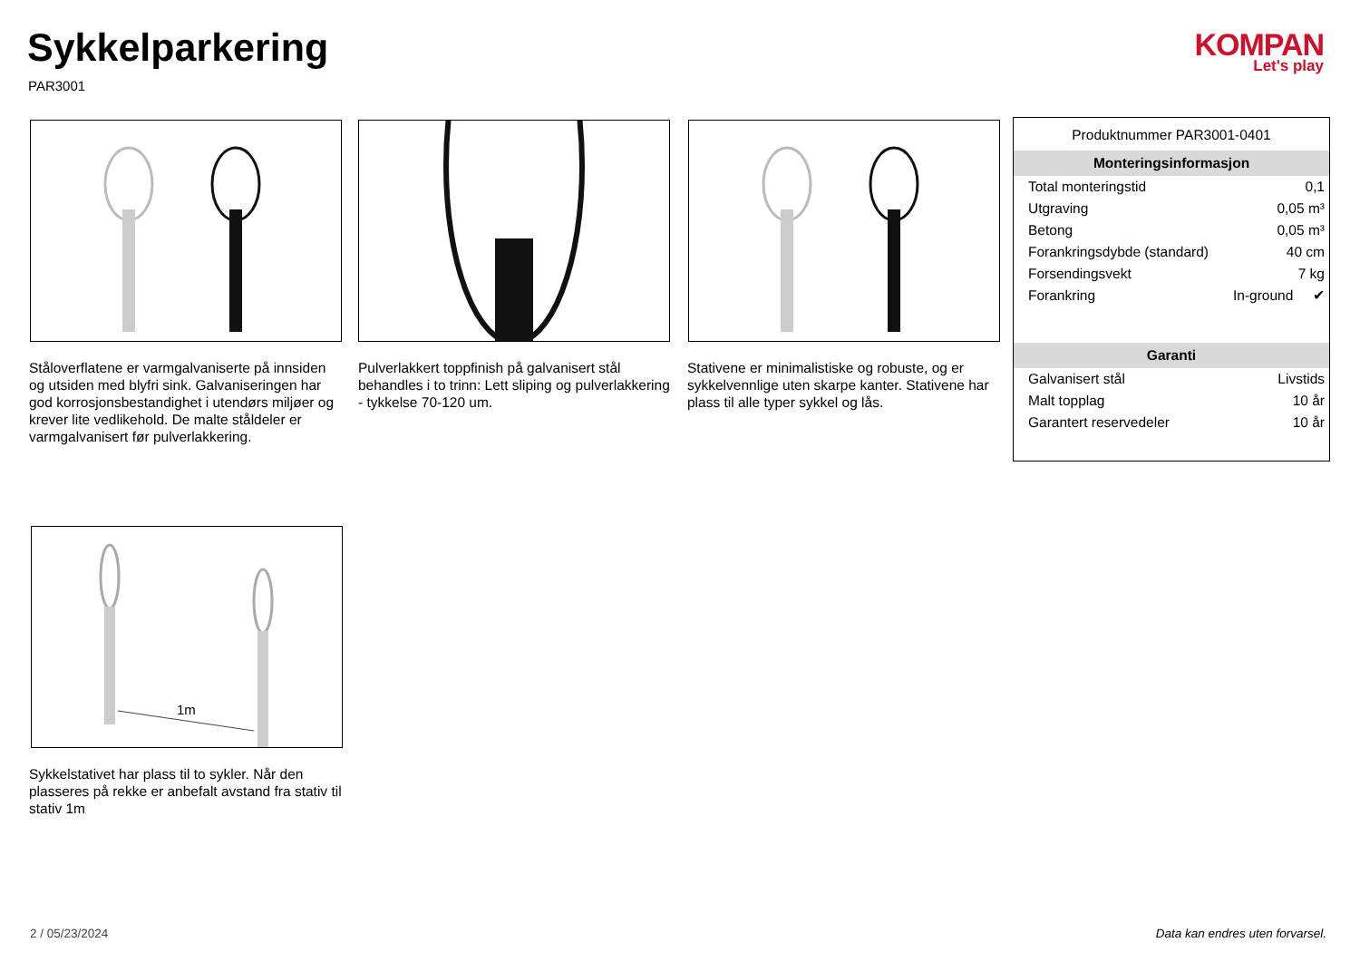Sykkelparkering
PAR3001
KOMPAN
Let's play
Ståloverflatene er varmgalvaniserte på innsiden og utsiden med blyfri sink. Galvaniseringen har god korrosjonsbestandighet i utendørs miljøer og krever lite vedlikehold. De malte ståldeler er varmgalvanisert før pulverlakkering.
Pulverlakkert toppfinish på galvanisert stål behandles i to trinn: Lett sliping og pulverlakkering - tykkelse 70-120 um.
Stativene er minimalistiske og robuste, og er sykkelvennlige uten skarpe kanter. Stativene har plass til alle typer sykkel og lås.
Produktnummer PAR3001-0401
Monteringsinformasjon
| Total monteringstid | 0,1 | |
| Utgraving | 0,05 m³ | |
| Betong | 0,05 m³ | |
| Forankringsdybde (standard) | 40 cm | |
| Forsendingsvekt | 7 kg | |
| Forankring | In-ground | ✔ |
Garanti
| Galvanisert stål | Livstids |
| Malt topplag | 10 år |
| Garantert reservedeler | 10 år |
1m
Sykkelstativet har plass til to sykler. Når den plasseres på rekke er anbefalt avstand fra stativ til stativ 1m
2 / 05/23/2024
Data kan endres uten forvarsel.